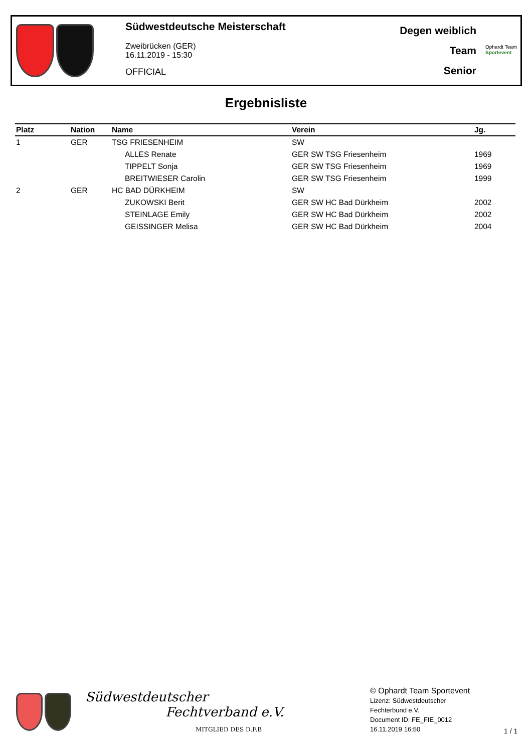Südwestdeutsche Meisterschaft
Zweibrücken (GER)
16.11.2019 - 15:30
OFFICIAL
Degen weiblich
Team
Senior
Ophardt Team
Sportevent
Ergebnisliste
| Platz | Nation | Name | Verein | Jg. |
| --- | --- | --- | --- | --- |
| 1 | GER | TSG FRIESENHEIM | SW | |
| | | ALLES Renate | GER SW TSG Friesenheim | 1969 |
| | | TIPPELT Sonja | GER SW TSG Friesenheim | 1969 |
| | | BREITWIESER Carolin | GER SW TSG Friesenheim | 1999 |
| 2 | GER | HC BAD DÜRKHEIM | SW | |
| | | ZUKOWSKI Berit | GER SW HC Bad Dürkheim | 2002 |
| | | STEINLAGE Emily | GER SW HC Bad Dürkheim | 2002 |
| | | GEISSINGER Melisa | GER SW HC Bad Dürkheim | 2004 |
Südwestdeutscher
Fechtverband e.V.
MITGLIED DES D.F.B
© Ophardt Team Sportevent
Lizenz: Südwestdeutscher
Fechterbund e.V.
Document ID: FE_FIE_0012
16.11.2019 16:50
1 / 1